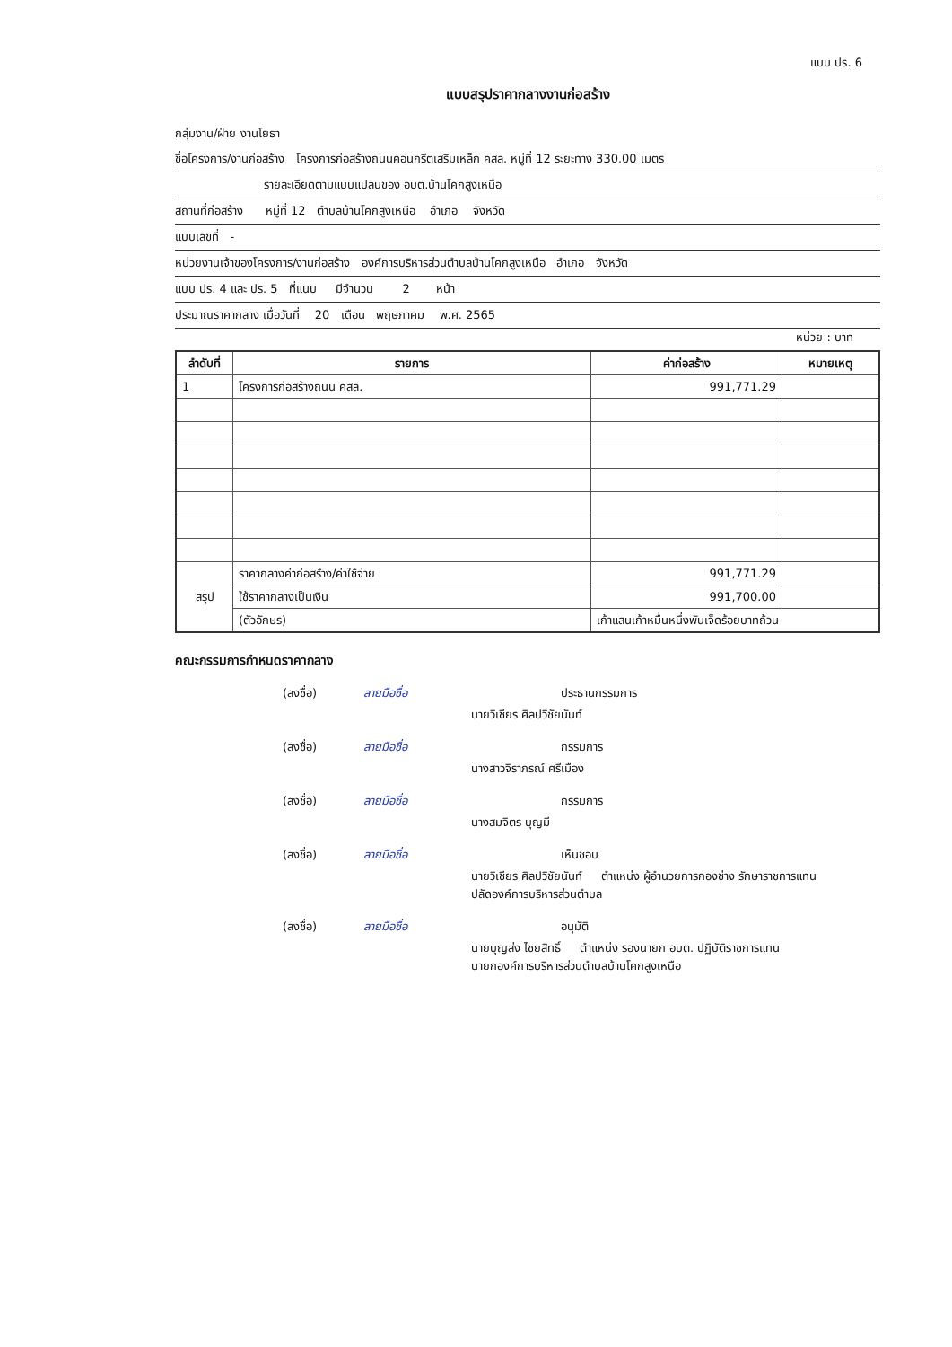แบบ ปร. 6
แบบสรุปราคากลางงานก่อสร้าง
กลุ่มงาน/ฝ่าย งานโยธา
ชื่อโครงการ/งานก่อสร้าง โครงการก่อสร้างถนนคอนกรีตเสริมเหล็ก คสล. หมู่ที่ 12 ระยะทาง 330.00 เมตร
รายละเอียดตามแบบแปลนของ อบต.บ้านโคกสูงเหนือ
สถานที่ก่อสร้าง หมู่ที่ 12 ตำบลบ้านโคกสูงเหนือ อำเภอ จังหวัด
แบบเลขที่ -
หน่วยงานเจ้าของโครงการ/งานก่อสร้าง องค์การบริหารส่วนตำบลบ้านโคกสูงเหนือ อำเภอ จังหวัด
แบบ ปร. 4 และ ปร. 5 ที่แนบ มีจำนวน 2 หน้า
ประมาณราคากลาง เมื่อวันที่ 20 เดือน พฤษภาคม พ.ศ. 2565
หน่วย : บาท
| ลำดับที่ | รายการ | ค่าก่อสร้าง | หมายเหตุ |
| --- | --- | --- | --- |
| 1 | โครงการก่อสร้างถนน คสล. | 991,771.29 | |
| สรุป | ราคากลางค่าก่อสร้าง/ค่าใช้จ่าย | 991,771.29 | |
| | ใช้ราคากลางเป็นเงิน | 991,700.00 | |
| | (ตัวอักษร) | เก้าแสนเก้าหมื่นหนึ่งพันเจ็ดร้อยบาทถ้วน | |
คณะกรรมการกำหนดราคากลาง
(ลงชื่อ) ลายมือชื่อ ประธานกรรมการ
นายวิเชียร ศิลปวิชัยนันท์
(ลงชื่อ) ลายมือชื่อ กรรมการ
นางสาวจิราภรณ์ ศรีเมือง
(ลงชื่อ) ลายมือชื่อ กรรมการ
นางสมจิตร บุญมี
(ลงชื่อ) ลายมือชื่อ เห็นชอบ
นายวิเชียร ศิลปวิชัยนันท์ ตำแหน่ง ผู้อำนวยการกองช่าง รักษาราชการแทน
ปลัดองค์การบริหารส่วนตำบล
(ลงชื่อ) ลายมือชื่อ อนุมัติ
นายบุญส่ง ไชยสิทธิ์ ตำแหน่ง รองนายก อบต. ปฏิบัติราชการแทน
นายกองค์การบริหารส่วนตำบลบ้านโคกสูงเหนือ